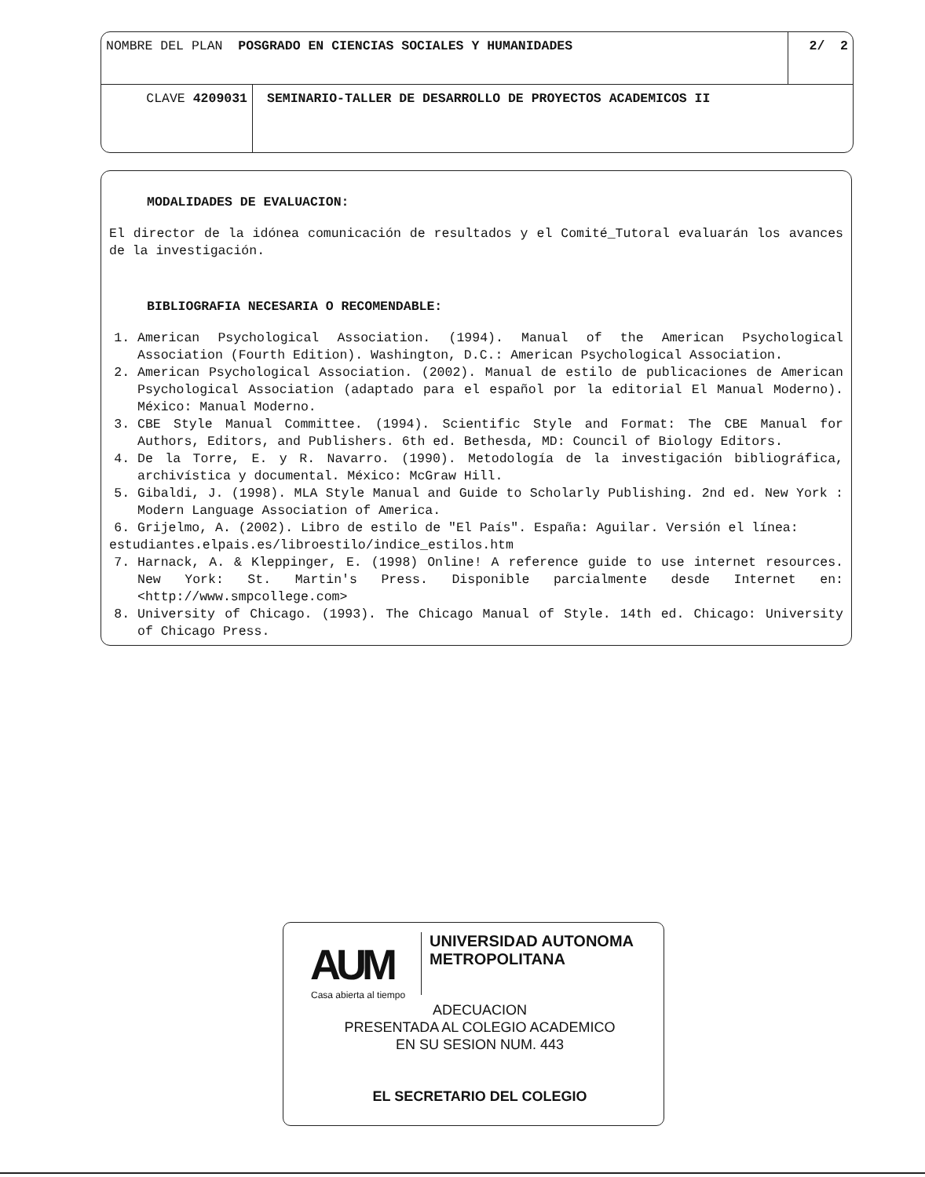| NOMBRE DEL PLAN POSGRADO EN CIENCIAS SOCIALES Y HUMANIDADES | 2/ 2 |
| CLAVE 4209031 | SEMINARIO-TALLER DE DESARROLLO DE PROYECTOS ACADEMICOS II |
MODALIDADES DE EVALUACION:
El director de la idónea comunicación de resultados y el Comité_Tutoral evaluarán los avances de la investigación.
BIBLIOGRAFIA NECESARIA O RECOMENDABLE:
1. American Psychological Association. (1994). Manual of the American Psychological Association (Fourth Edition). Washington, D.C.: American Psychological Association.
2. American Psychological Association. (2002). Manual de estilo de publicaciones de American Psychological Association (adaptado para el español por la editorial El Manual Moderno). México: Manual Moderno.
3. CBE Style Manual Committee. (1994). Scientific Style and Format: The CBE Manual for Authors, Editors, and Publishers. 6th ed. Bethesda, MD: Council of Biology Editors.
4. De la Torre, E. y R. Navarro. (1990). Metodología de la investigación bibliográfica, archivística y documental. México: McGraw Hill.
5. Gibaldi, J. (1998). MLA Style Manual and Guide to Scholarly Publishing. 2nd ed. New York : Modern Language Association of America.
6. Grijelmo, A. (2002). Libro de estilo de "El País". España: Aguilar. Versión el línea:
estudiantes.elpais.es/libroestilo/indice_estilos.htm
7. Harnack, A. & Kleppinger, E. (1998) Online! A reference guide to use internet resources. New York: St. Martin's Press. Disponible parcialmente desde Internet en: <http://www.smpcollege.com>
8. University of Chicago. (1993). The Chicago Manual of Style. 14th ed. Chicago: University of Chicago Press.
AUM
Casa abierta al tiempo
UNIVERSIDAD AUTONOMA METROPOLITANA
ADECUACION
PRESENTADA AL COLEGIO ACADEMICO
EN SU SESION NUM. 443
EL SECRETARIO DEL COLEGIO